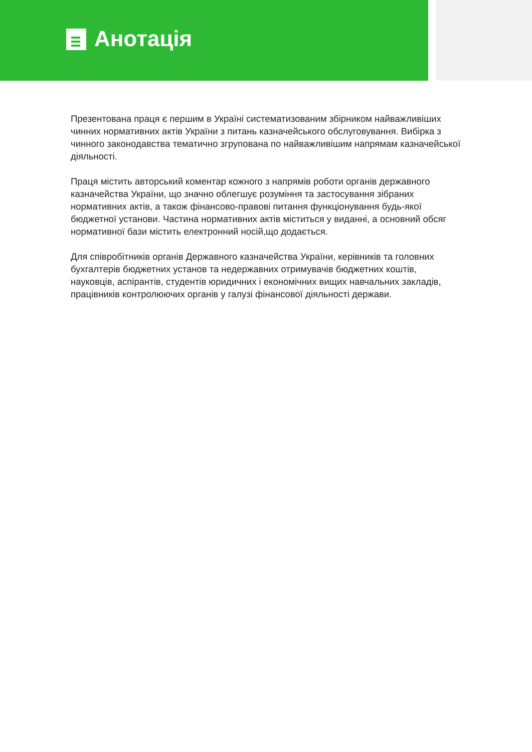Анотація
Презентована праця є першим в Україні систематизованим збірником найважливіших чинних нормативних актів України з питань казначейського обслуговування. Вибірка з чинного законодавства тематично згрупована по найважливішим напрямам казначейської діяльності.
Праця містить авторський коментар кожного з напрямів роботи органів державного казначейства України, що значно облегшує розуміння та застосування зібраних нормативних актів, а також фінансово-правові питання функціонування будь-якої бюджетної установи. Частина нормативних актів міститься у виданні, а основний обсяг нормативної бази містить електронний носій,що додається.
Для співробітників органів Державного казначейства України, керівників та головних бухгалтерів бюджетних установ та недержавних отримувачів бюджетних коштів, науковців, аспірантів, студентів юридичних і економічних вищих навчальних закладів, працівників контролюючих органів у галузі фінансової діяльності держави.